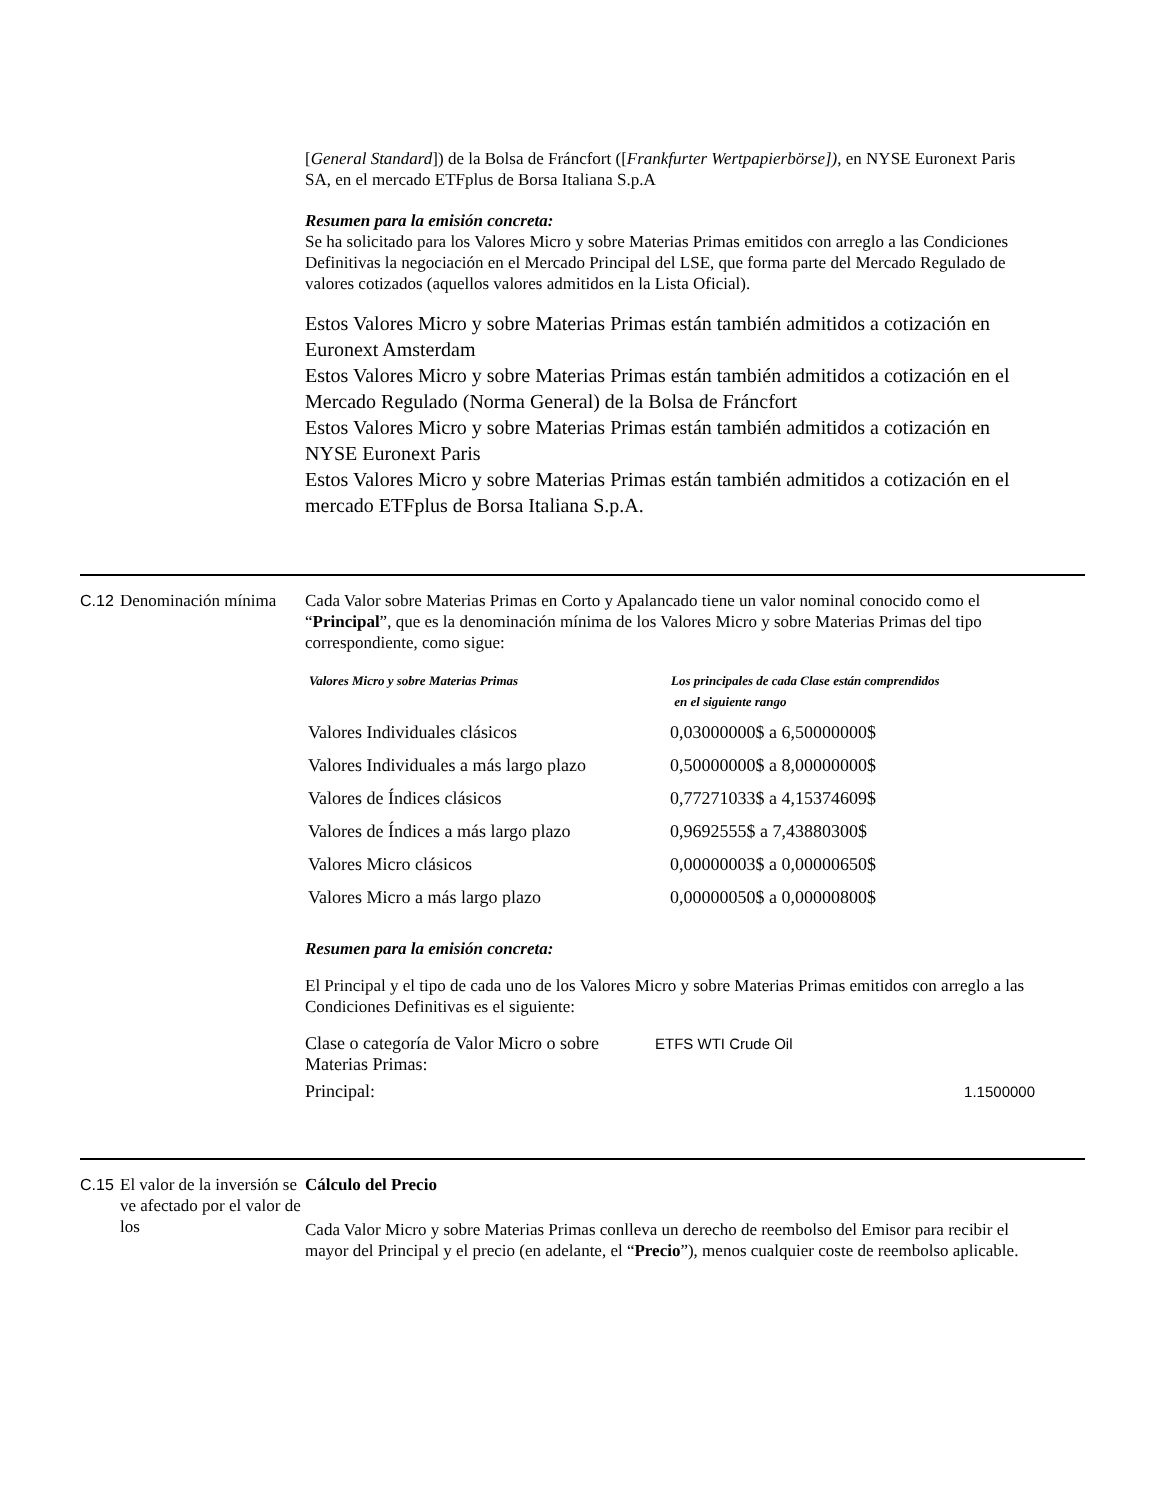[General Standard]) de la Bolsa de Fráncfort ([Frankfurter Wertpapierbörse]), en NYSE Euronext Paris SA, en el mercado ETFplus de Borsa Italiana S.p.A
Resumen para la emisión concreta:
Se ha solicitado para los Valores Micro y sobre Materias Primas emitidos con arreglo a las Condiciones Definitivas la negociación en el Mercado Principal del LSE, que forma parte del Mercado Regulado de valores cotizados (aquellos valores admitidos en la Lista Oficial).
Estos Valores Micro y sobre Materias Primas están también admitidos a cotización en Euronext Amsterdam
Estos Valores Micro y sobre Materias Primas están también admitidos a cotización en el Mercado Regulado (Norma General) de la Bolsa de Fráncfort
Estos Valores Micro y sobre Materias Primas están también admitidos a cotización en NYSE Euronext Paris
Estos Valores Micro y sobre Materias Primas están también admitidos a cotización en el mercado ETFplus de Borsa Italiana S.p.A.
C.12
Denominación mínima
Cada Valor sobre Materias Primas en Corto y Apalancado tiene un valor nominal conocido como el “Principal”, que es la denominación mínima de los Valores Micro y sobre Materias Primas del tipo correspondiente, como sigue:
| Valores Micro y sobre Materias Primas | Los principales de cada Clase están comprendidos en el siguiente rango |
| --- | --- |
| Valores Individuales clásicos | 0,03000000$ a 6,50000000$ |
| Valores Individuales a más largo plazo | 0,50000000$ a 8,00000000$ |
| Valores de Índices clásicos | 0,77271033$ a 4,15374609$ |
| Valores de Índices a más largo plazo | 0,9692555$ a 7,43880300$ |
| Valores Micro clásicos | 0,00000003$ a 0,00000650$ |
| Valores Micro a más largo plazo | 0,00000050$ a 0,00000800$ |
Resumen para la emisión concreta:
El Principal y el tipo de cada uno de los Valores Micro y sobre Materias Primas emitidos con arreglo a las Condiciones Definitivas es el siguiente:
| Clase o categoría de Valor Micro o sobre Materias Primas: | ETFS WTI Crude Oil |
| Principal: | 1.1500000 |
C.15
El valor de la inversión se ve afectado por el valor de los
Cálculo del Precio
Cada Valor Micro y sobre Materias Primas conlleva un derecho de reembolso del Emisor para recibir el mayor del Principal y el precio (en adelante, el “Precio”), menos cualquier coste de reembolso aplicable.